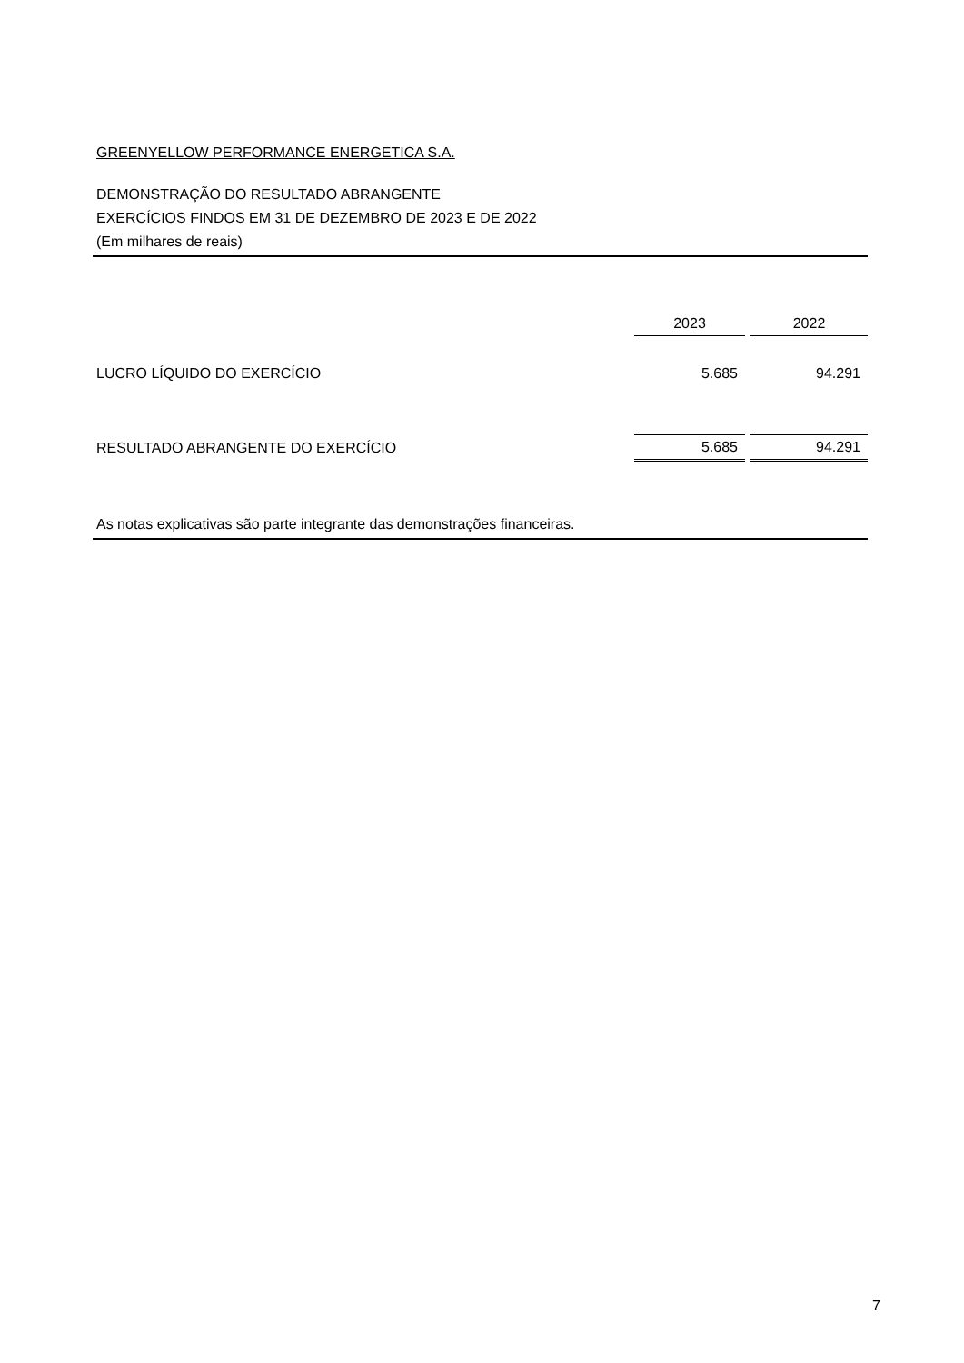GREENYELLOW PERFORMANCE ENERGETICA S.A.
DEMONSTRAÇÃO DO RESULTADO ABRANGENTE
EXERCÍCIOS FINDOS EM 31 DE DEZEMBRO DE 2023 E DE 2022
(Em milhares de reais)
| | 2023 | | 2022 |
| --- | --- | --- | --- |
| LUCRO LÍQUIDO DO EXERCÍCIO | 5.685 | | 94.291 |
| RESULTADO ABRANGENTE DO EXERCÍCIO | 5.685 | | 94.291 |
As notas explicativas são parte integrante das demonstrações financeiras.
7